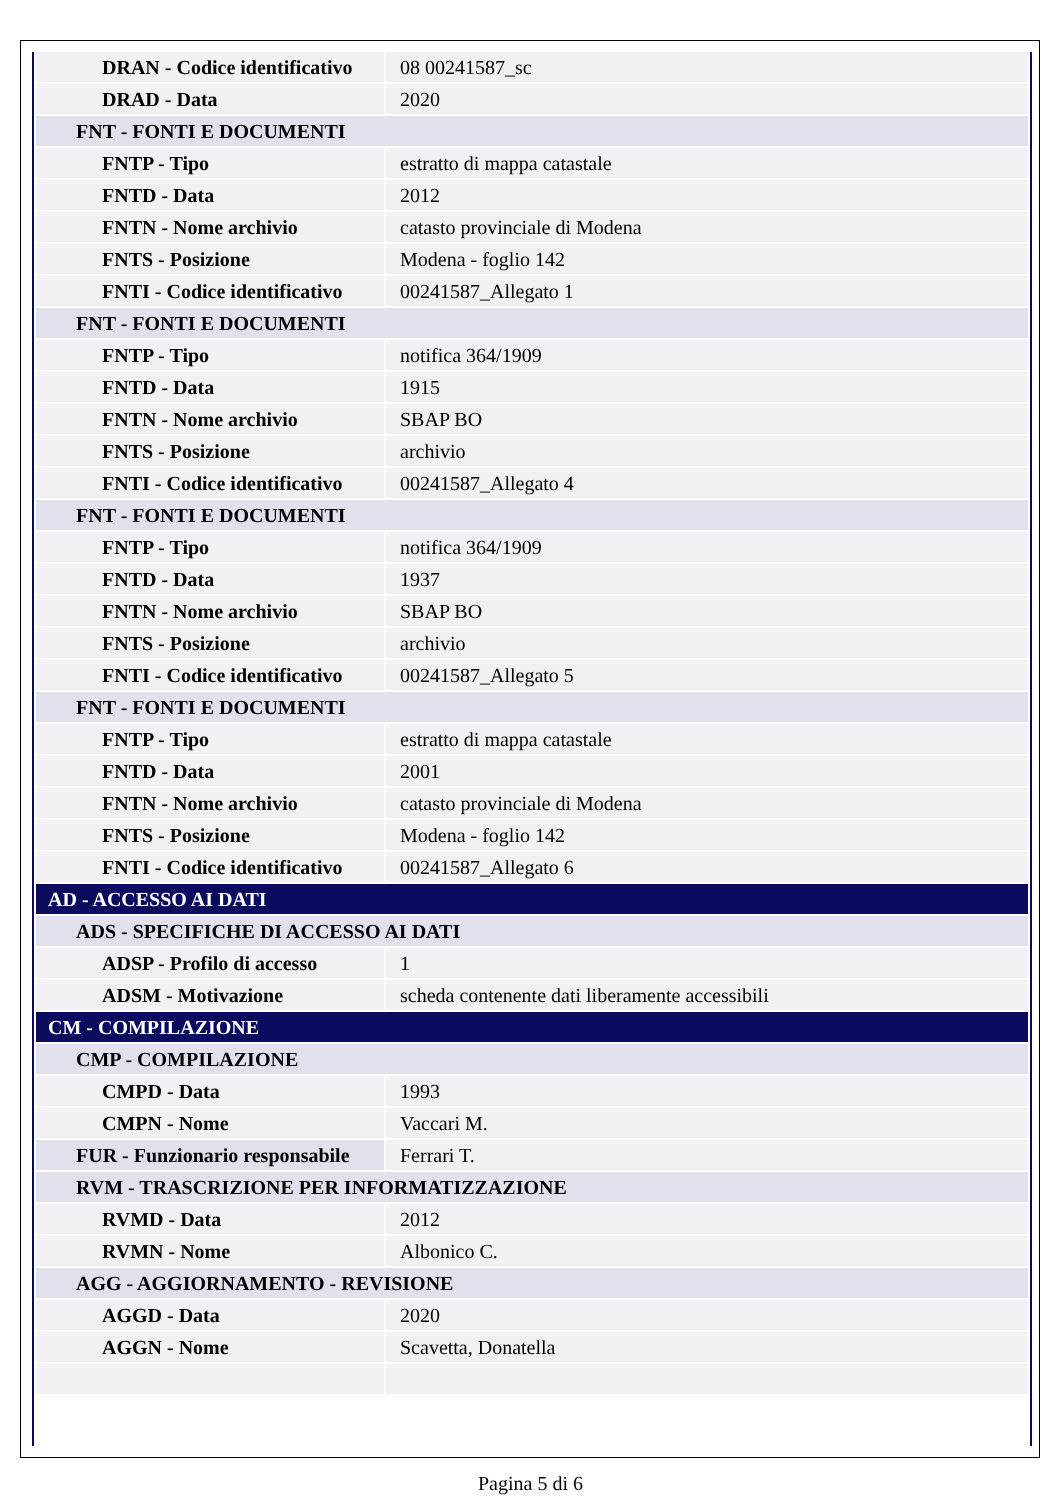| DRAN - Codice identificativo | 08 00241587_sc |
| DRAD - Data | 2020 |
| FNT - FONTI E DOCUMENTI | |
| FNTP - Tipo | estratto di mappa catastale |
| FNTD - Data | 2012 |
| FNTN - Nome archivio | catasto provinciale di Modena |
| FNTS - Posizione | Modena - foglio 142 |
| FNTI - Codice identificativo | 00241587_Allegato 1 |
| FNT - FONTI E DOCUMENTI | |
| FNTP - Tipo | notifica 364/1909 |
| FNTD - Data | 1915 |
| FNTN - Nome archivio | SBAP BO |
| FNTS - Posizione | archivio |
| FNTI - Codice identificativo | 00241587_Allegato 4 |
| FNT - FONTI E DOCUMENTI | |
| FNTP - Tipo | notifica 364/1909 |
| FNTD - Data | 1937 |
| FNTN - Nome archivio | SBAP BO |
| FNTS - Posizione | archivio |
| FNTI - Codice identificativo | 00241587_Allegato 5 |
| FNT - FONTI E DOCUMENTI | |
| FNTP - Tipo | estratto di mappa catastale |
| FNTD - Data | 2001 |
| FNTN - Nome archivio | catasto provinciale di Modena |
| FNTS - Posizione | Modena - foglio 142 |
| FNTI - Codice identificativo | 00241587_Allegato 6 |
| AD - ACCESSO AI DATI | |
| ADS - SPECIFICHE DI ACCESSO AI DATI | |
| ADSP - Profilo di accesso | 1 |
| ADSM - Motivazione | scheda contenente dati liberamente accessibili |
| CM - COMPILAZIONE | |
| CMP - COMPILAZIONE | |
| CMPD - Data | 1993 |
| CMPN - Nome | Vaccari M. |
| FUR - Funzionario responsabile | Ferrari T. |
| RVM - TRASCRIZIONE PER INFORMATIZZAZIONE | |
| RVMD - Data | 2012 |
| RVMN - Nome | Albonico C. |
| AGG - AGGIORNAMENTO - REVISIONE | |
| AGGD - Data | 2020 |
| AGGN - Nome | Scavetta, Donatella |
Pagina 5 di 6